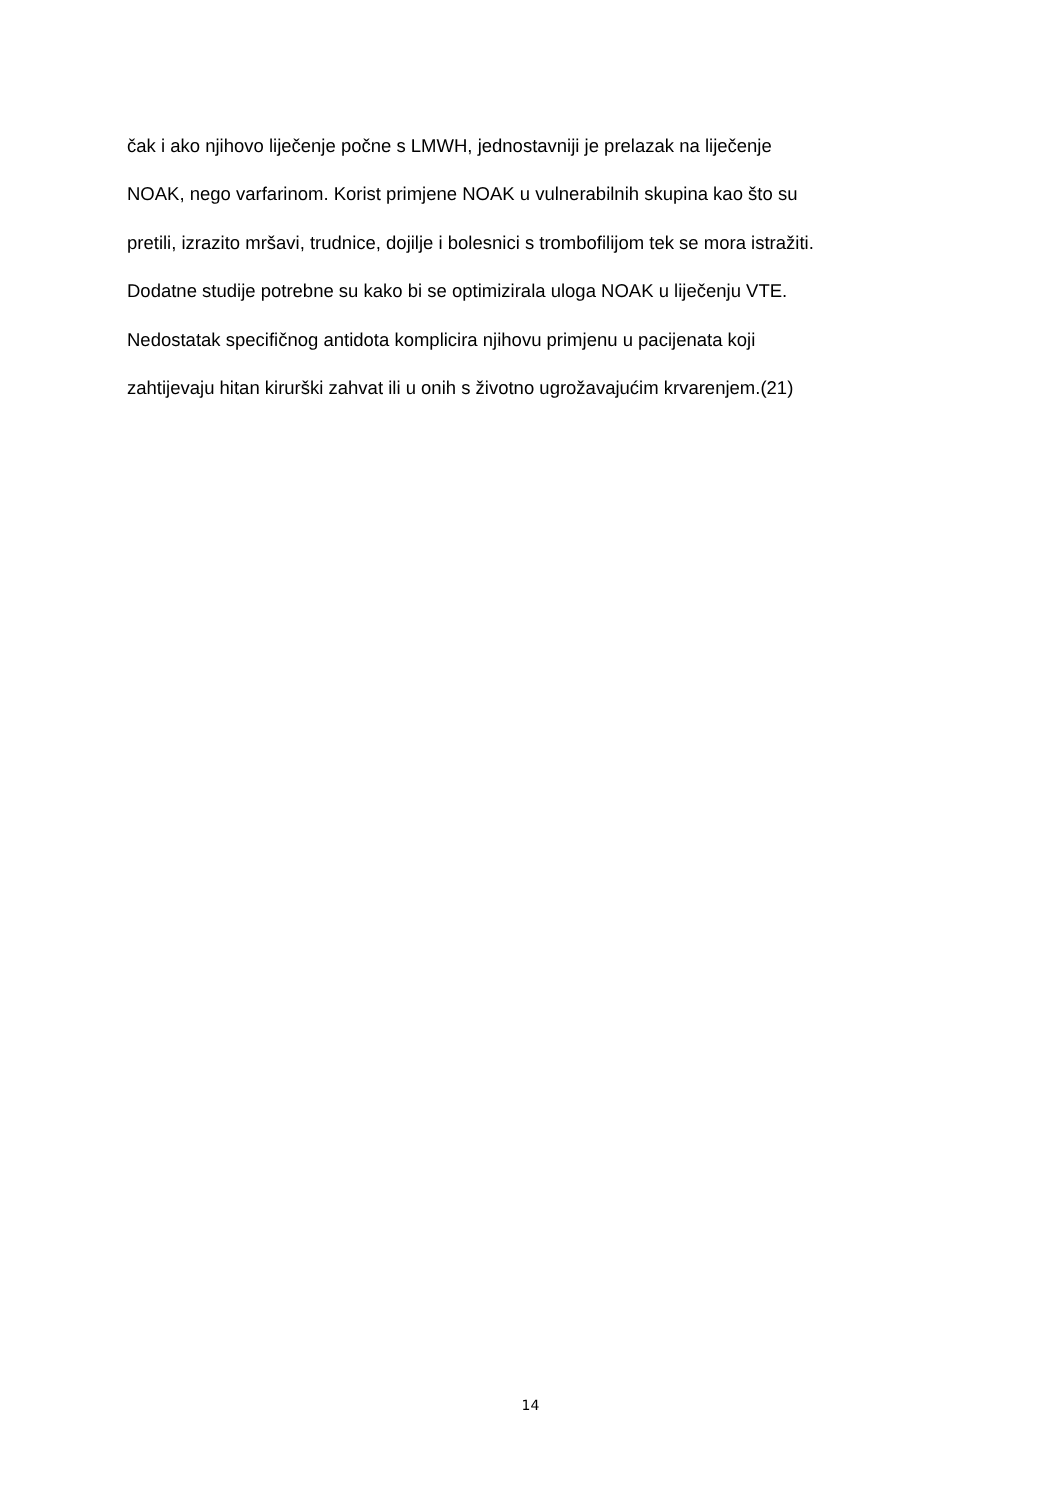čak i ako njihovo liječenje počne s LMWH, jednostavniji je prelazak na liječenje
NOAK, nego varfarinom. Korist primjene NOAK u vulnerabilnih skupina kao što su
pretili, izrazito mršavi, trudnice, dojilje i bolesnici s trombofilijom tek se mora istražiti.
Dodatne studije potrebne su kako bi se optimizirala uloga NOAK u liječenju VTE.
Nedostatak specifičnog antidota komplicira njihovu primjenu u pacijenata koji
zahtijevaju hitan kirurški zahvat ili u onih s životno ugrožavajućim krvarenjem.(21)
14